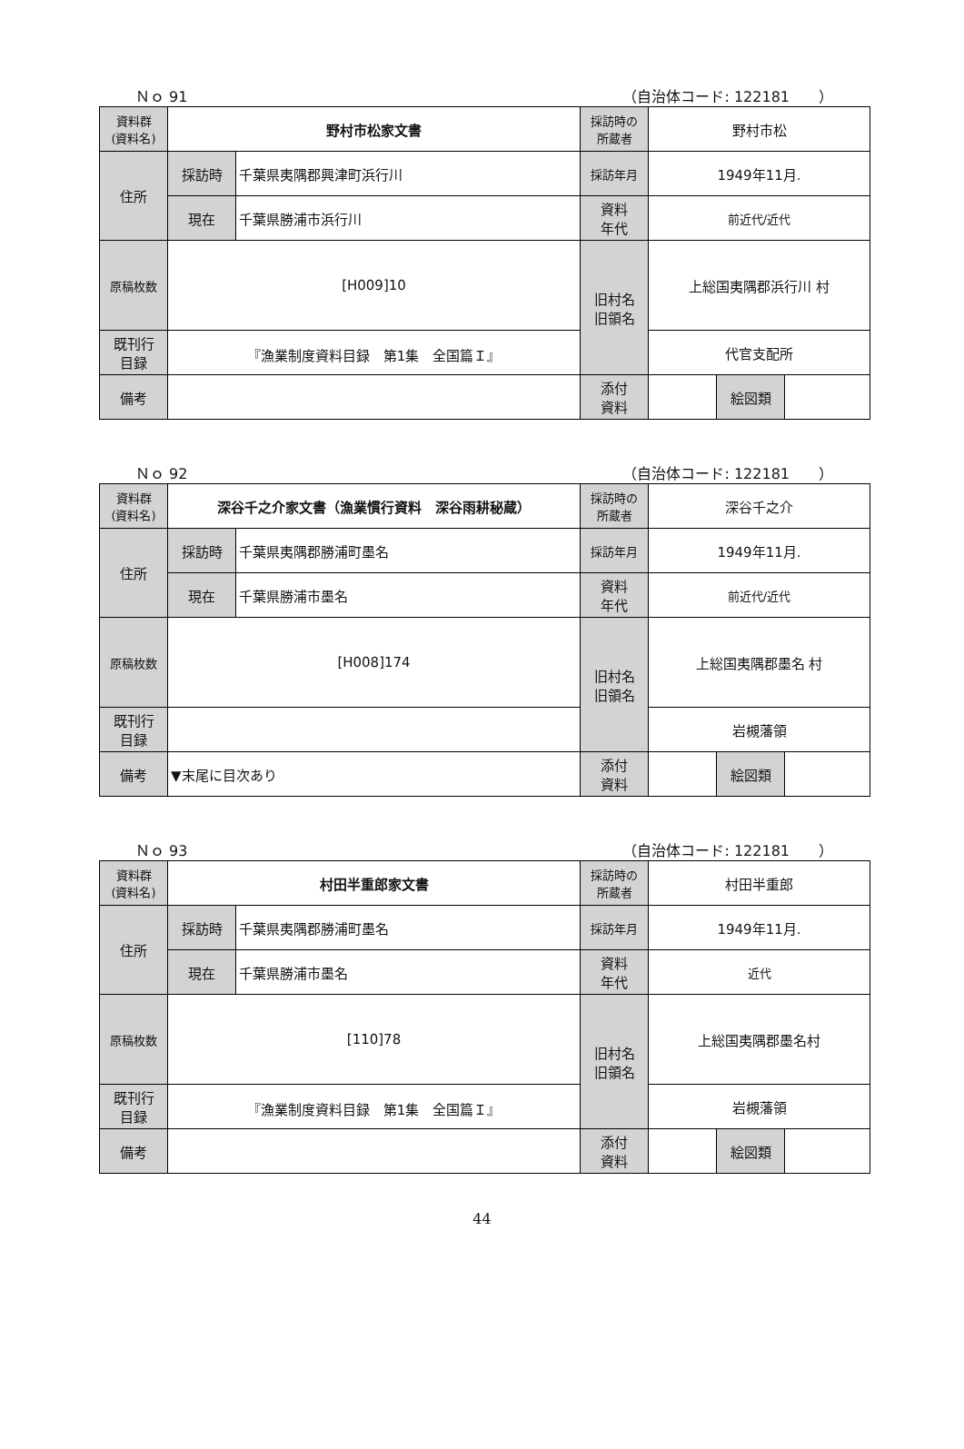Ｎｏ 91 （自治体コード: 122181　　）
| 資料群 (資料名) | 野村市松家文書 | | 採訪時の 所蔵者 | 野村市松 | | |
| 住所 | 採訪時 | 千葉県夷隅郡興津町浜行川 | 採訪年月 | 1949年11月. | | |
| | 現在 | 千葉県勝浦市浜行川 | 資料 年代 | 前近代/近代 | | |
| 原稿枚数 | [H009]10 | | 旧村名 旧領名 | 上総国夷隅郡浜行川 村 | | |
| 既刊行 目録 | 『漁業制度資料目録 第1集 全国篇Ｉ』 | | | 代官支配所 | | |
| 備考 | | | | | | |
| | | | 添付 資料 | | 絵図類 | |
Ｎｏ 92 （自治体コード: 122181　　）
| 資料群 (資料名) | 深谷千之介家文書（漁業慣行資料 深谷雨耕秘蔵） | | 採訪時の 所蔵者 | 深谷千之介 | | |
| 住所 | 採訪時 | 千葉県夷隅郡勝浦町墨名 | 採訪年月 | 1949年11月. | | |
| | 現在 | 千葉県勝浦市墨名 | 資料 年代 | 前近代/近代 | | |
| 原稿枚数 | [H008]174 | | 旧村名 旧領名 | 上総国夷隅郡墨名 村 | | |
| 既刊行 目録 | | | | 岩槻藩領 | | |
| 備考 | ▼末尾に目次あり | | | | | |
| | | | 添付 資料 | | 絵図類 | |
Ｎｏ 93 （自治体コード: 122181　　）
| 資料群 (資料名) | 村田半重郎家文書 | | 採訪時の 所蔵者 | 村田半重郎 | | |
| 住所 | 採訪時 | 千葉県夷隅郡勝浦町墨名 | 採訪年月 | 1949年11月. | | |
| | 現在 | 千葉県勝浦市墨名 | 資料 年代 | 近代 | | |
| 原稿枚数 | [110]78 | | 旧村名 旧領名 | 上総国夷隅郡墨名村 | | |
| 既刊行 目録 | 『漁業制度資料目録 第1集 全国篇Ｉ』 | | | 岩槻藩領 | | |
| 備考 | | | | | | |
| | | | 添付 資料 | | 絵図類 | |
44